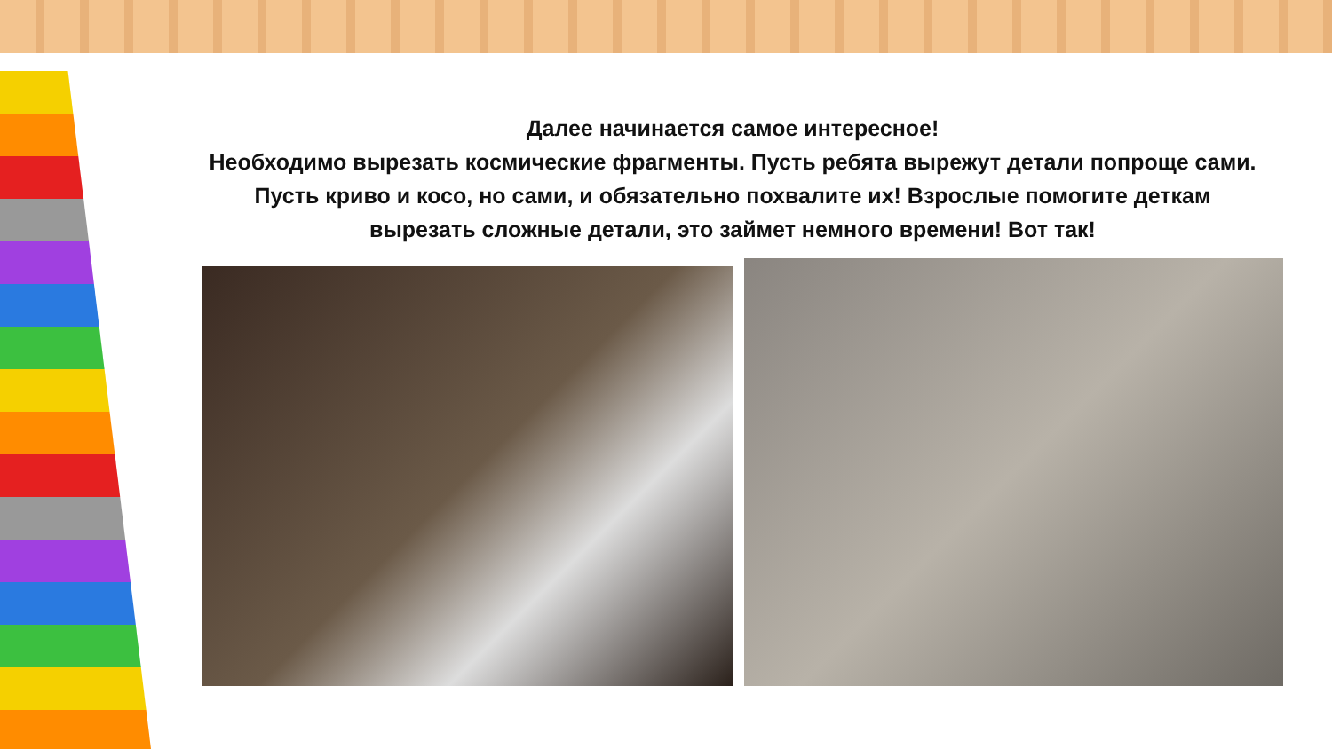Далее начинается самое интересное!
Необходимо вырезать космические фрагменты. Пусть ребята вырежут детали попроще сами. Пусть криво и косо, но сами, и обязательно похвалите их! Взрослые помогите деткам вырезать сложные детали, это займет немного времени! Вот так!